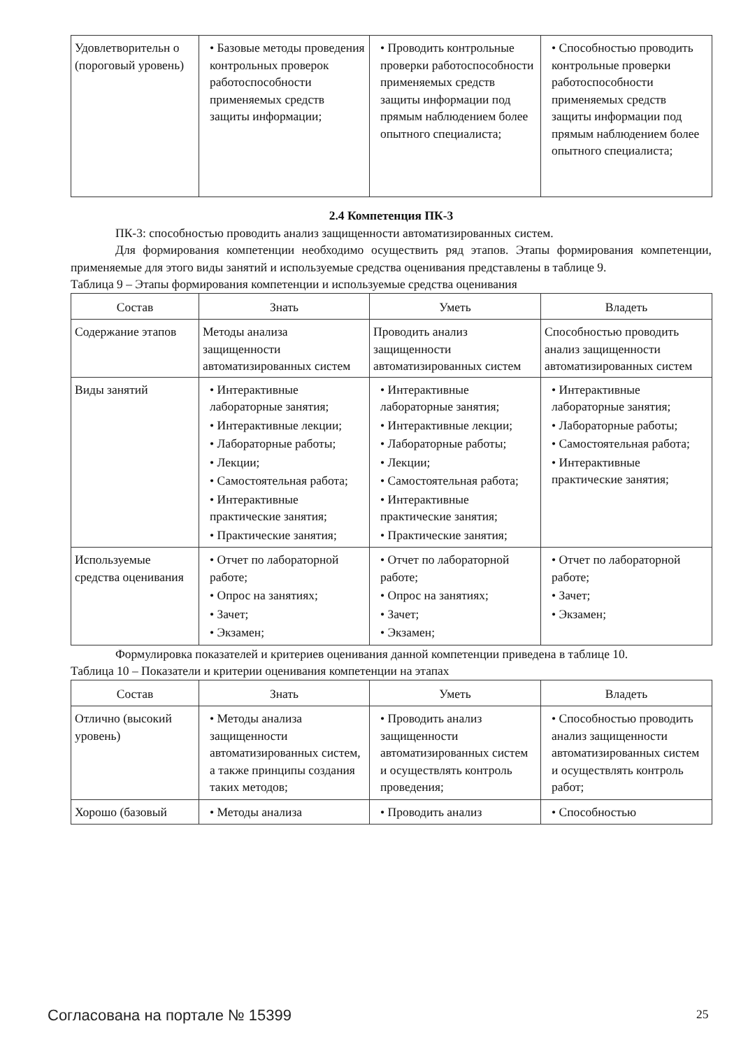| Удовлетворительн о (пороговый уровень) | • Базовые методы проведения контрольных проверок работоспособности применяемых средств защиты информации; | • Проводить контрольные проверки работоспособности применяемых средств защиты информации под прямым наблюдением более опытного специалиста; | • Способностью проводить контрольные проверки работоспособности применяемых средств защиты информации под прямым наблюдением более опытного специалиста; |
2.4 Компетенция ПК-3
ПК-3: способностью проводить анализ защищенности автоматизированных систем.
Для формирования компетенции необходимо осуществить ряд этапов. Этапы формирования компетенции, применяемые для этого виды занятий и используемые средства оценивания представлены в таблице 9.
Таблица 9 – Этапы формирования компетенции и используемые средства оценивания
| Состав | Знать | Уметь | Владеть |
| --- | --- | --- | --- |
| Содержание этапов | Методы анализа защищенности автоматизированных систем | Проводить анализ защищенности автоматизированных систем | Способностью проводить анализ защищенности автоматизированных систем |
| Виды занятий | • Интерактивные лабораторные занятия; • Интерактивные лекции; • Лабораторные работы; • Лекции; • Самостоятельная работа; • Интерактивные практические занятия; • Практические занятия; | • Интерактивные лабораторные занятия; • Интерактивные лекции; • Лабораторные работы; • Лекции; • Самостоятельная работа; • Интерактивные практические занятия; • Практические занятия; | • Интерактивные лабораторные занятия; • Лабораторные работы; • Самостоятельная работа; • Интерактивные практические занятия; |
| Используемые средства оценивания | • Отчет по лабораторной работе; • Опрос на занятиях; • Зачет; • Экзамен; | • Отчет по лабораторной работе; • Опрос на занятиях; • Зачет; • Экзамен; | • Отчет по лабораторной работе; • Зачет; • Экзамен; |
Формулировка показателей и критериев оценивания данной компетенции приведена в таблице 10.
Таблица 10 – Показатели и критерии оценивания компетенции на этапах
| Состав | Знать | Уметь | Владеть |
| --- | --- | --- | --- |
| Отлично (высокий уровень) | • Методы анализа защищенности автоматизированных систем, а также принципы создания таких методов; | • Проводить анализ защищенности автоматизированных систем и осуществлять контроль проведения; | • Способностью проводить анализ защищенности автоматизированных систем и осуществлять контроль работ; |
| Хорошо (базовый | • Методы анализа | • Проводить анализ | • Способностью |
Согласована на портале № 15399 25